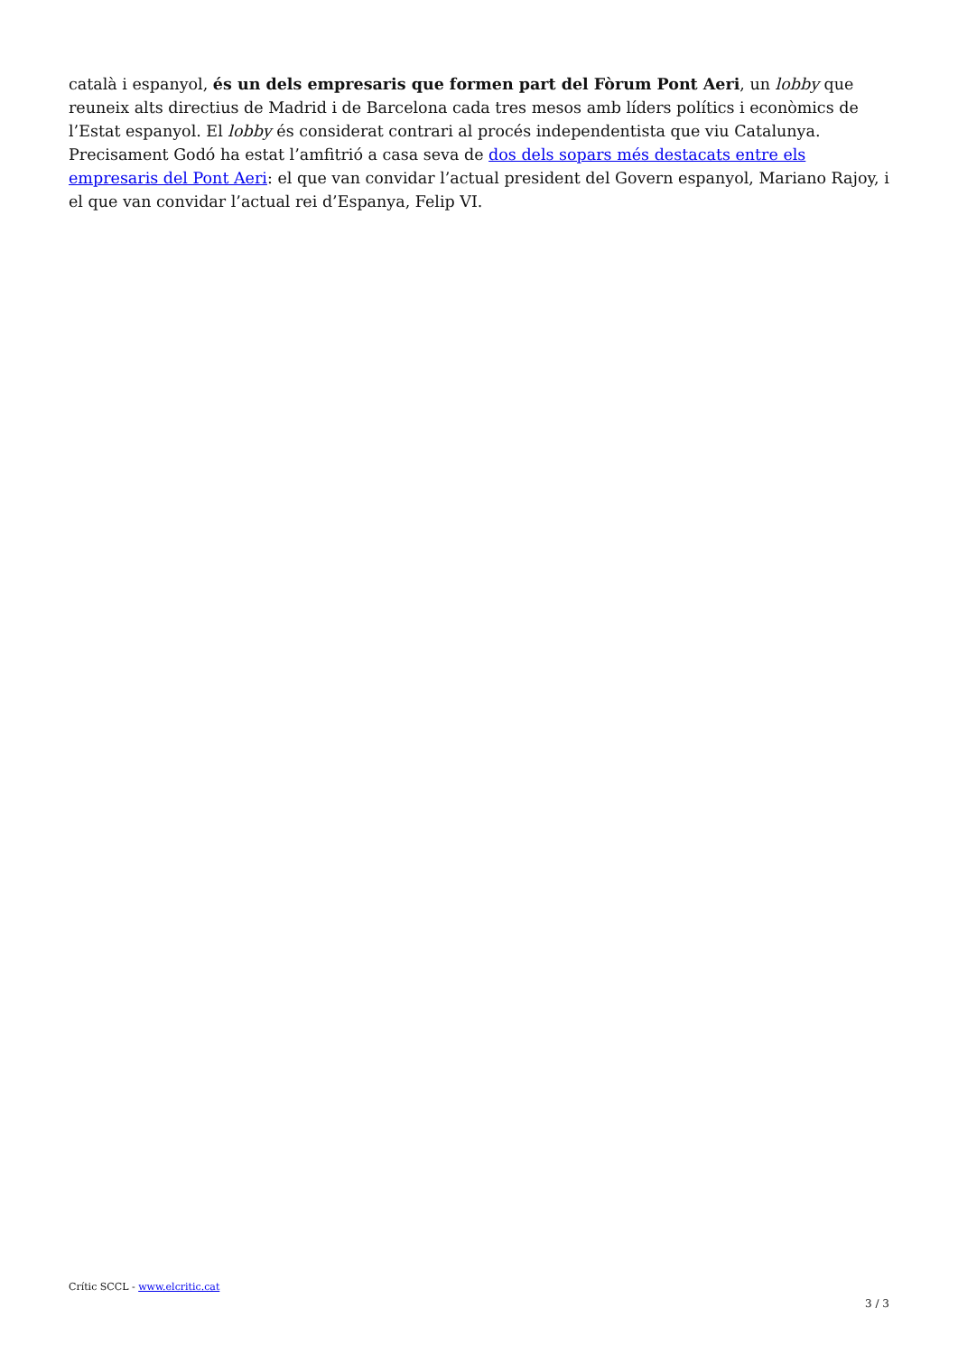català i espanyol, és un dels empresaris que formen part del Fòrum Pont Aeri, un lobby que reuneix alts directius de Madrid i de Barcelona cada tres mesos amb líders polítics i econòmics de l’Estat espanyol. El lobby és considerat contrari al procés independentista que viu Catalunya. Precisament Godó ha estat l’amfitrió a casa seva de dos dels sopars més destacats entre els empresaris del Pont Aeri: el que van convidar l’actual president del Govern espanyol, Mariano Rajoy, i el que van convidar l’actual rei d’Espanya, Felip VI.
Crític SCCL - www.elcritic.cat
3 / 3